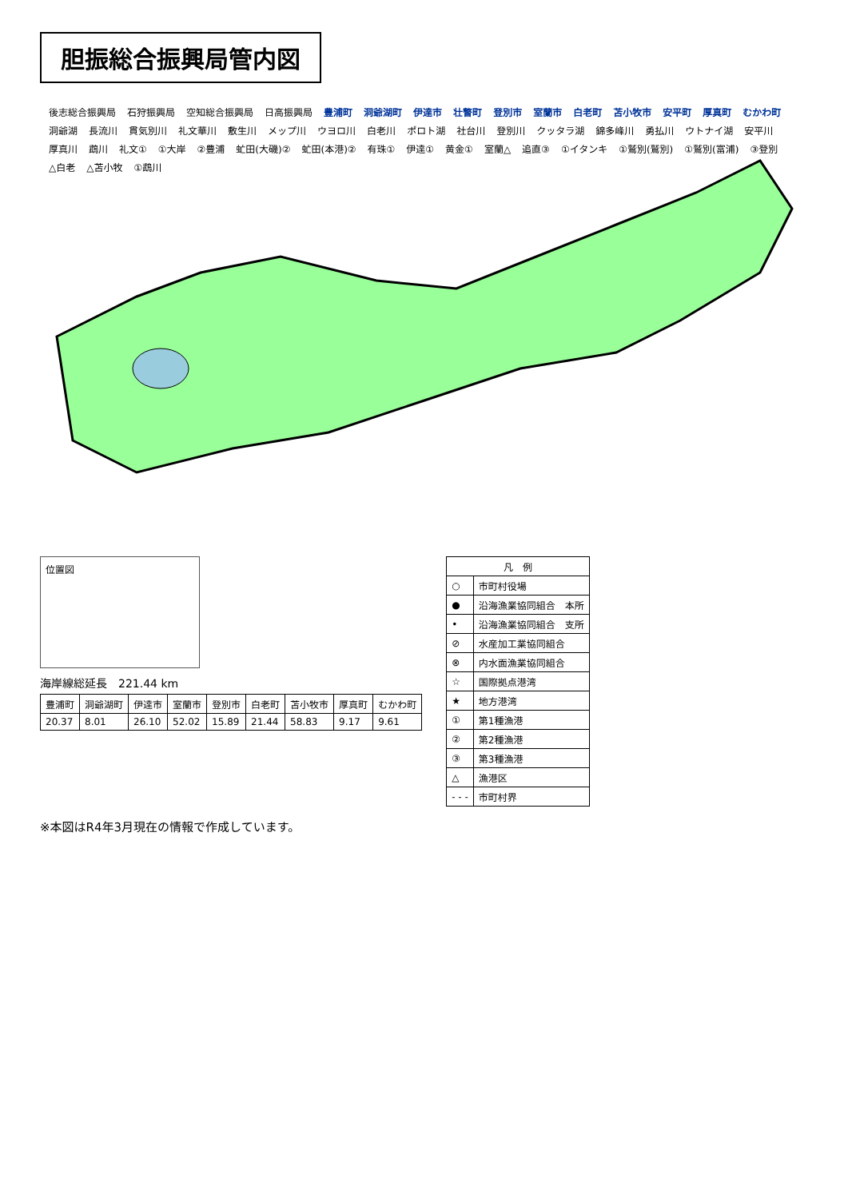胆振総合振興局管内図
後志総合振興局 石狩振興局 空知総合振興局 日高振興局 豊浦町 洞爺湖町 伊達市 壮瞥町 登別市 室蘭市 白老町 苫小牧市 安平町 厚真町 むかわ町 洞爺湖 長流川 貫気別川 礼文華川 敷生川 メップ川 ウヨロ川 白老川 ポロト湖 社台川 登別川 クッタラ湖 錦多峰川 勇払川 ウトナイ湖 安平川 厚真川 鵡川 礼文① ①大岸 ②豊浦 虻田(大磯)② 虻田(本港)② 有珠① 伊達① 黄金① 室蘭△ 追直③ ①イタンキ ①鷲別(鷲別) ①鷲別(富浦) ③登別 △白老 △苫小牧 ①鵡川
位置図
海岸線総延長　221.44 km
| 豊浦町 | 洞爺湖町 | 伊達市 | 室蘭市 | 登別市 | 白老町 | 苫小牧市 | 厚真町 | むかわ町 |
| --- | --- | --- | --- | --- | --- | --- | --- | --- |
| 20.37 | 8.01 | 26.10 | 52.02 | 15.89 | 21.44 | 58.83 | 9.17 | 9.61 |
| 凡 例 | |
| --- | --- |
| ○ | 市町村役場 |
| ● | 沿海漁業協同組合 本所 |
| • | 沿海漁業協同組合 支所 |
| ⊘ | 水産加工業協同組合 |
| ⊗ | 内水面漁業協同組合 |
| ☆ | 国際拠点港湾 |
| ★ | 地方港湾 |
| ① | 第1種漁港 |
| ② | 第2種漁港 |
| ③ | 第3種漁港 |
| △ | 漁港区 |
| - - - | 市町村界 |
※本図はR4年3月現在の情報で作成しています。